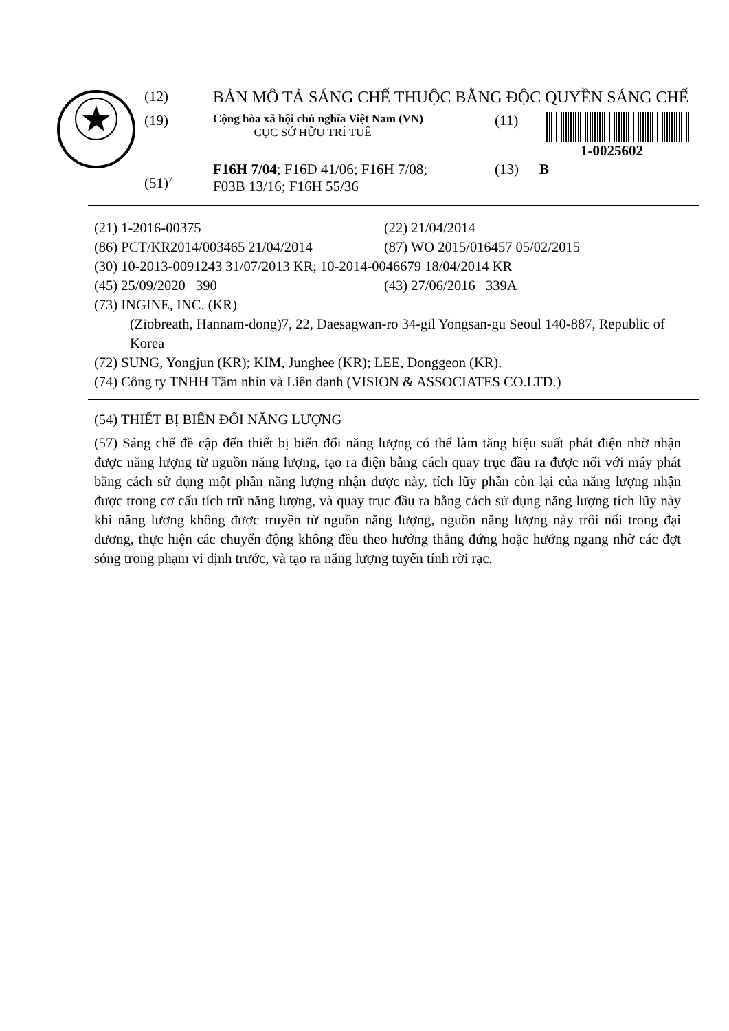(12) BẢN MÔ TẢ SÁNG CHẾ THUỘC BẰNG ĐỘC QUYỀN SÁNG CHẾ
(19) Cộng hòa xã hội chủ nghĩa Việt Nam (VN)
CỤC SỞ HỮU TRÍ TUỆ (11) 1-0025602
(51)<sup>7</sup> F16H 7/04; F16D 41/06; F16H 7/08;
F03B 13/16; F16H 55/36 (13) B
(21) 1-2016-00375 (22) 21/04/2014
(86) PCT/KR2014/003465 21/04/2014 (87) WO 2015/016457 05/02/2015
(30) 10-2013-0091243 31/07/2013 KR; 10-2014-0046679 18/04/2014 KR
(45) 25/09/2020 390 (43) 27/06/2016 339A
(73) INGINE, INC. (KR)
(Ziobreath, Hannam-dong)7, 22, Daesagwan-ro 34-gil Yongsan-gu Seoul 140-887, Republic of Korea
(72) SUNG, Yongjun (KR); KIM, Junghee (KR); LEE, Donggeon (KR).
(74) Công ty TNHH Tầm nhìn và Liên danh (VISION & ASSOCIATES CO.LTD.)
(54) THIẾT BỊ BIẾN ĐỔI NĂNG LƯỢNG
(57) Sáng chế đề cập đến thiết bị biến đổi năng lượng có thể làm tăng hiệu suất phát điện nhờ nhận được năng lượng từ nguồn năng lượng, tạo ra điện bằng cách quay trục đầu ra được nối với máy phát bằng cách sử dụng một phần năng lượng nhận được này, tích lũy phần còn lại của năng lượng nhận được trong cơ cấu tích trữ năng lượng, và quay trục đầu ra bằng cách sử dụng năng lượng tích lũy này khi năng lượng không được truyền từ nguồn năng lượng, nguồn năng lượng này trôi nổi trong đại dương, thực hiện các chuyển động không đều theo hướng thẳng đứng hoặc hướng ngang nhờ các đợt sóng trong phạm vi định trước, và tạo ra năng lượng tuyến tính rời rạc.